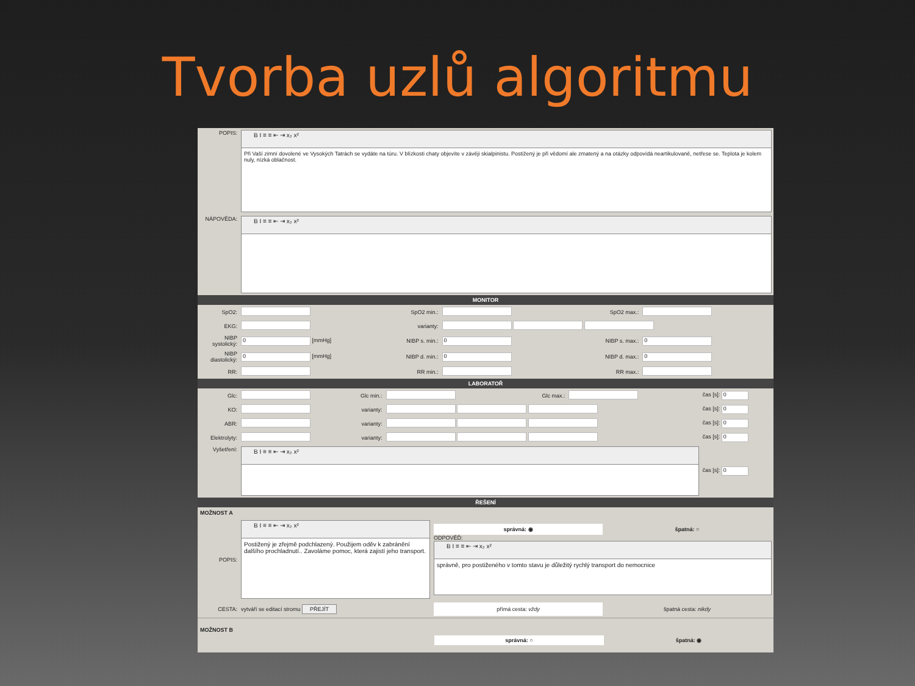Tvorba uzlů algoritmu
| POPIS: | B I ≡ ≡ ⇤ ⇥ x₂ x² Při Vaší zimní dovolené ve Vysokých Tatrách se vydáte na túru. V blízkosti chaty objevíte v závěji skialpinistu. Postižený je při vědomí ale zmatený a na otázky odpovídá neartikulovaně, netřese se. Teplota je kolem nuly, nízká oblačnost. |
| NÁPOVĚDA: | B I ≡ ≡ ⇤ ⇥ x₂ x² |
MONITOR
| SpO2: | | SpO2 min.: | | SpO2 max.: | |
| EKG: | | varianty: | | | |
| NIBP systolický: | 0 [mmHg] | NIBP s. min.: | 0 | NIBP s. max.: | 0 |
| NIBP diastolický: | 0 [mmHg] | NIBP d. min.: | 0 | NIBP d. max.: | 0 |
| RR: | | RR min.: | | RR max.: | |
LABORATOŘ
| Glc: | | Glc min.: | | Glc max.: | | čas [s]: 0 |
| KO: | | varianty: | | | | čas [s]: 0 |
| ABR: | | varianty: | | | | čas [s]: 0 |
| Elektrolyty: | | varianty: | | | | čas [s]: 0 |
| Vyšetření: | B I ≡ ≡ ⇤ ⇥ x₂ x² | | | | | čas [s]: 0 |
ŘEŠENÍ
MOŽNOST A
| POPIS: | B I ≡ ≡ ⇤ ⇥ x₂ x² Postižený je zřejmě podchlazený. Použijem oděv k zabránění dalšího prochladnutí.. Zavoláme pomoc, která zajistí jeho transport. | správná: ◉ špatná: ○ ODPOVĚĎ: B I ≡ ≡ ⇤ ⇥ x₂ x² správně, pro postiženého v tomto stavu je důležitý rychlý transport do nemocnice |
| CESTA: | vytváří se editací stromu PŘEJÍT | přímá cesta: vždy špatná cesta: nikdy |
MOŽNOST B
správná: ○ špatná: ◉